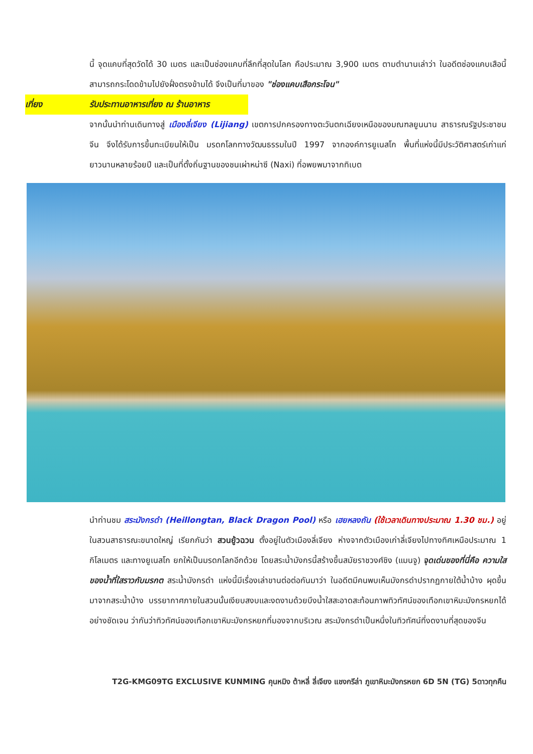นี้ จุดแคบที่สุดวัดได้ 30 เมตร และเป็นช่องแคบที่ลึกที่สุดในโลก คือประมาณ 3,900 เมตร ตามตำนานเล่าว่า ในอดีตช่องแคบเสือนี้สามารถกระโดดข้ามไปยังฝั่งตรงข้ามได้ จึงเป็นที่มาของ "ช่องแคบเสือกระโจน"
เที่ยง รับประทานอาหารเที่ยง ณ ร้านอาหาร
จากนั้นนำท่านเดินทางสู่ เมืองลี่เจียง (Lijiang) เขตการปกครองทางตะวันตกเฉียงเหนือของมณฑลยูนนาน สาธารณรัฐประชาชนจีน จึงได้รับการขึ้นทะเบียนให้เป็น มรดกโลกทางวัฒนธรรมในปี 1997 จากองค์การยูเนสโก พื้นที่แห่งนี้มีประวัติศาสตร์เก่าแก่ยาวนานหลายร้อยปี และเป็นที่ตั้งถิ่นฐานของชนเผ่าหน่าซี (Naxi) ที่อพยพมาจากทิเบต
นำท่านชม สระมังกรดำ (Heillongtan, Black Dragon Pool) หรือ เฮยหลงถัน (ใช้เวลาเดินทางประมาณ 1.30 ชม.) อยู่ในสวนสาธารณะขนาดใหญ่ เรียกกันว่า สวนยู้วฉวน ตั้งอยู่ในตัวเมืองลี่เจียง ห่างจากตัวเมืองเก่าลี่เจียงไปทางทิศเหนือประมาณ 1 กิโลเมตร และทางยูเนสโก ยกให้เป็นมรดกโลกอีกด้วย โดยสระน้ำมังกรนี้สร้างขึ้นสมัยราชวงศ์ชิง (แมนจู) จุดเด่นของที่นี่คือ ความใสของน้ำที่ใสราวกับมรกต สระน้ำมังกรดำ แห่งนี้มีเรื่องเล่าขานต่อต่อกันมาว่า ในอดีตมีคนพบเห็นมังกรดำปรากฏกายใต้น้ำบ้าง ผุดขึ้นมาจากสระน้ำบ้าง บรรยากาศภายในสวนนั้นเงียบสงบและงดงามด้วยบึงน้ำใสสะอาดสะท้อนภาพทิวทัศน์ของเทือกเขาหิมะมังกรหยกได้อย่างชัดเจน ว่ากันว่าทิวทัศน์ของเทือกเขาหิมะมังกรหยกที่มองจากบริเวณ สระมังกรดำเป็นหนึ่งในทิวทัศน์ที่งดงามที่สุดของจีน
T2G-KMG09TG EXCLUSIVE KUNMING คุนหมิง ต้าหลี่ ลี่เจียง แชงกรีล่า ภูเขาหิมะมังกรหยก 6D 5N (TG) 5ดาวทุกคืน